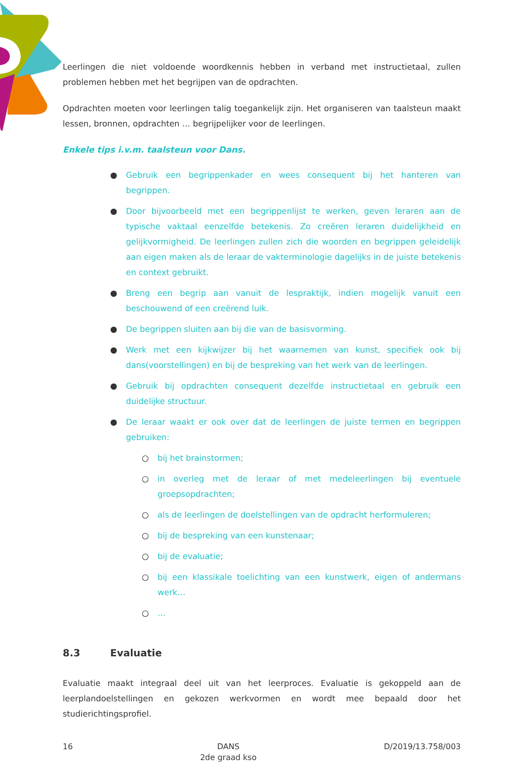Leerlingen die niet voldoende woordkennis hebben in verband met instructietaal, zullen problemen hebben met het begrijpen van de opdrachten.
Opdrachten moeten voor leerlingen talig toegankelijk zijn. Het organiseren van taalsteun maakt lessen, bronnen, opdrachten … begrijpelijker voor de leerlingen.
Enkele tips i.v.m. taalsteun voor Dans.
● Gebruik een begrippenkader en wees consequent bij het hanteren van begrippen.
● Door bijvoorbeeld met een begrippenlijst te werken, geven leraren aan de typische vaktaal eenzelfde betekenis. Zo creëren leraren duidelijkheid en gelijkvormigheid. De leerlingen zullen zich die woorden en begrippen geleidelijk aan eigen maken als de leraar de vakterminologie dagelijks in de juiste betekenis en context gebruikt.
● Breng een begrip aan vanuit de lespraktijk, indien mogelijk vanuit een beschouwend of een creërend luik.
● De begrippen sluiten aan bij die van de basisvorming.
● Werk met een kijkwijzer bij het waarnemen van kunst, specifiek ook bij dans(voorstellingen) en bij de bespreking van het werk van de leerlingen.
● Gebruik bij opdrachten consequent dezelfde instructietaal en gebruik een duidelijke structuur.
● De leraar waakt er ook over dat de leerlingen de juiste termen en begrippen gebruiken:
○ bij het brainstormen;
○ in overleg met de leraar of met medeleerlingen bij eventuele groepsopdrachten;
○ als de leerlingen de doelstellingen van de opdracht herformuleren;
○ bij de bespreking van een kunstenaar;
○ bij de evaluatie;
○ bij een klassikale toelichting van een kunstwerk, eigen of andermans werk…
○ …
8.3 Evaluatie
Evaluatie maakt integraal deel uit van het leerproces. Evaluatie is gekoppeld aan de leerplandoelstellingen en gekozen werkvormen en wordt mee bepaald door het studierichtingsprofiel.
16 DANS
2de graad kso
D/2019/13.758/003